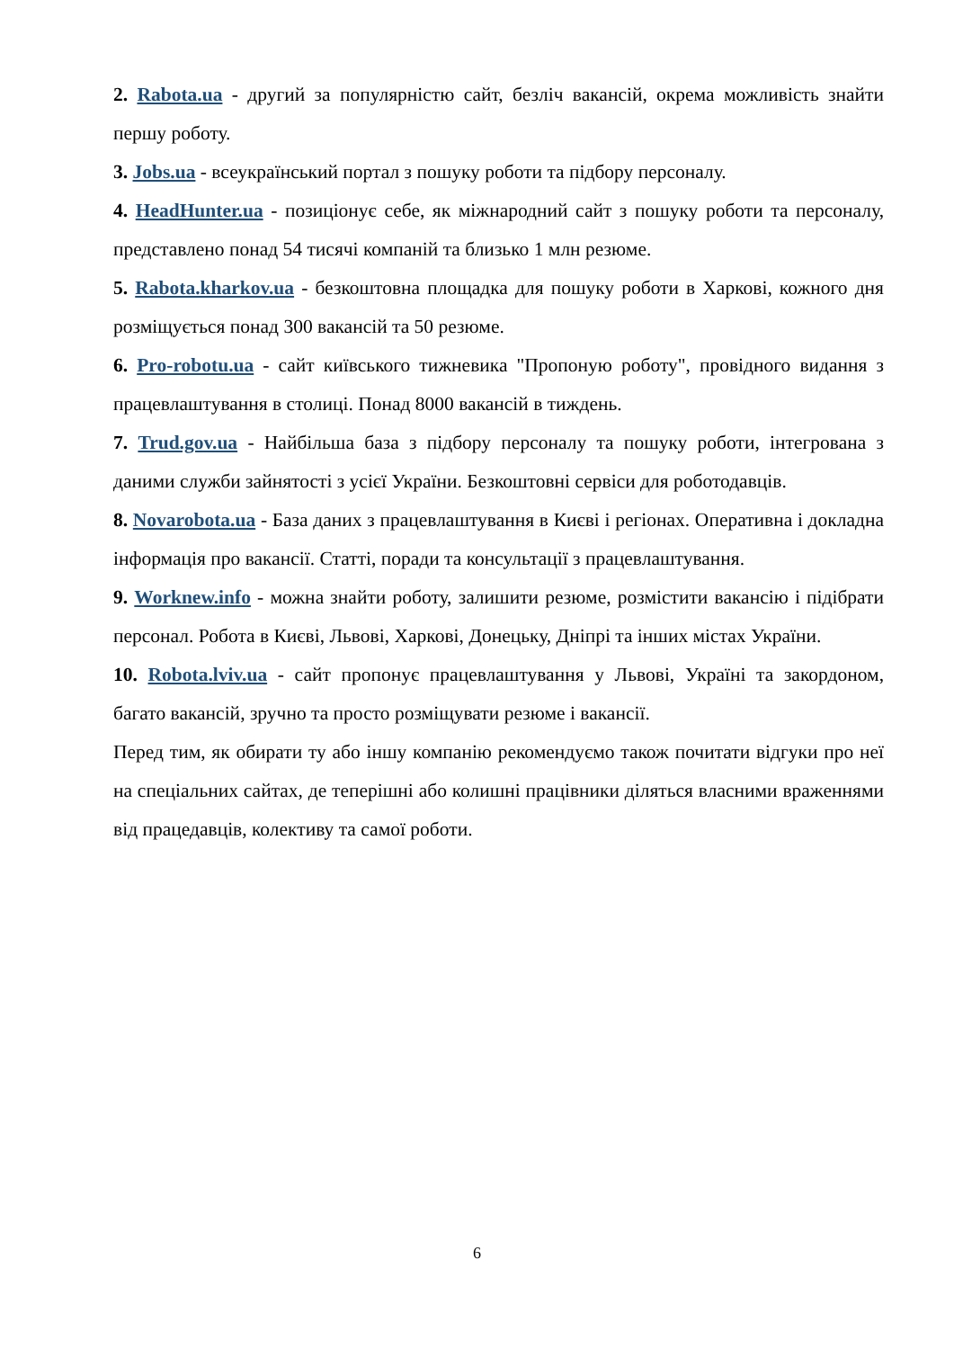2. Rabota.ua - другий за популярністю сайт, безліч вакансій, окрема можливість знайти першу роботу.
3. Jobs.ua - всеукраїнський портал з пошуку роботи та підбору персоналу.
4. HeadHunter.ua - позиціонує себе, як міжнародний сайт з пошуку роботи та персоналу, представлено понад 54 тисячі компаній та близько 1 млн резюме.
5. Rabota.kharkov.ua - безкоштовна площадка для пошуку роботи в Харкові, кожного дня розміщується понад 300 вакансій та 50 резюме.
6. Pro-robotu.ua - сайт київського тижневика "Пропоную роботу", провідного видання з працевлаштування в столиці. Понад 8000 вакансій в тиждень.
7. Trud.gov.ua - Найбільша база з підбору персоналу та пошуку роботи, інтегрована з даними служби зайнятості з усієї України. Безкоштовні сервіси для роботодавців.
8. Novarobota.ua - База даних з працевлаштування в Києві і регіонах. Оперативна і докладна інформація про вакансії. Статті, поради та консультації з працевлаштування.
9. Worknew.info - можна знайти роботу, залишити резюме, розмістити вакансію і підібрати персонал. Робота в Києві, Львові, Харкові, Донецьку, Дніпрі та інших містах України.
10. Robota.lviv.ua - сайт пропонує працевлаштування у Львові, Україні та закордоном, багато вакансій, зручно та просто розміщувати резюме і вакансії.
Перед тим, як обирати ту або іншу компанію рекомендуємо також почитати відгуки про неї на спеціальних сайтах, де теперішні або колишні працівники діляться власними враженнями від працедавців, колективу та самої роботи.
6